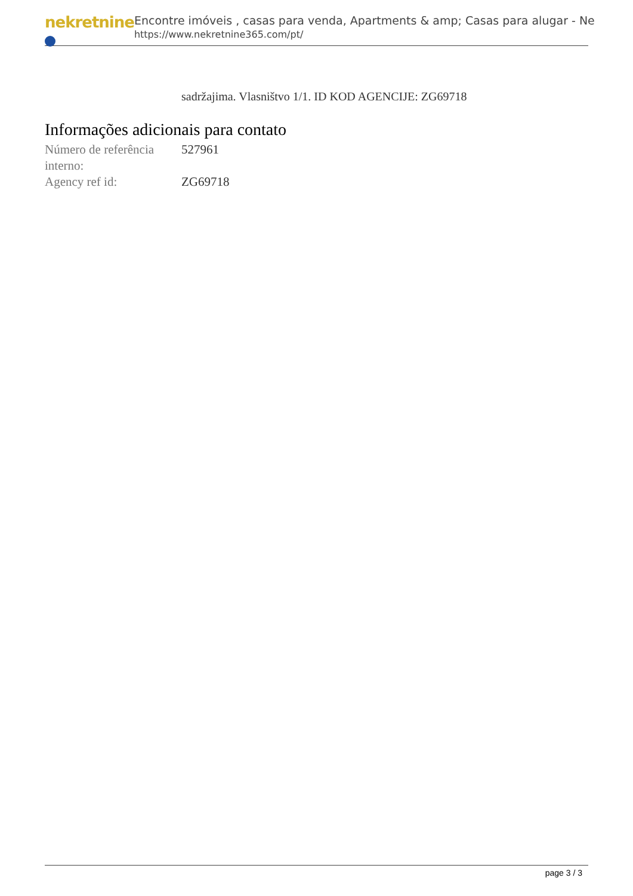nekretnine
Encontre imóveis , casas para venda, Apartments & amp; Casas para alugar - Ne
https://www.nekretnine365.com/pt/
sadržajima. Vlasništvo 1/1. ID KOD AGENCIJE: ZG69718
Informações adicionais para contato
| Número de referência interno: | 527961 |
| Agency ref id: | ZG69718 |
page 3 / 3